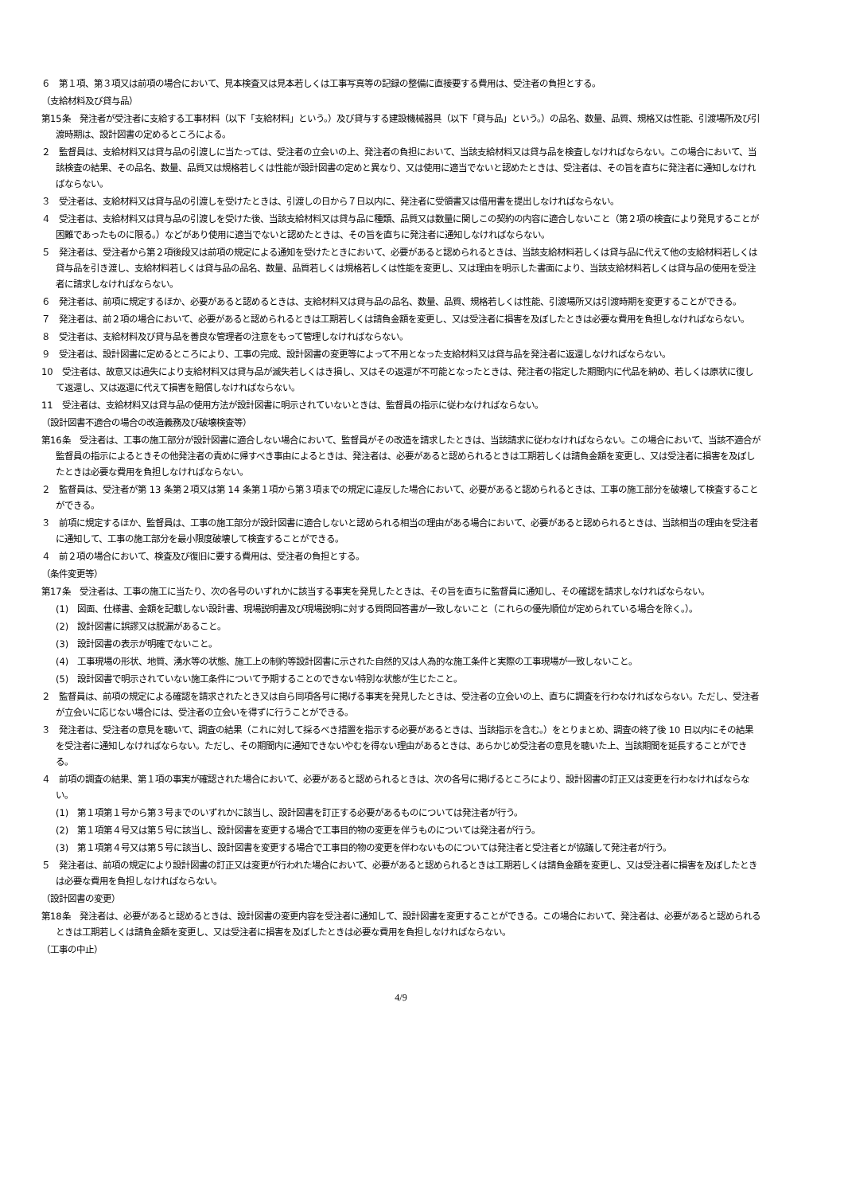６　第１項、第３項又は前項の場合において、見本検査又は見本若しくは工事写真等の記録の整備に直接要する費用は、受注者の負担とする。
（支給材料及び貸与品）
第15条　発注者が受注者に支給する工事材料（以下「支給材料」という。）及び貸与する建設機械器具（以下「貸与品」という。）の品名、数量、品質、規格又は性能、引渡場所及び引渡時期は、設計図書の定めるところによる。
２　監督員は、支給材料又は貸与品の引渡しに当たっては、受注者の立会いの上、発注者の負担において、当該支給材料又は貸与品を検査しなければならない。この場合において、当該検査の結果、その品名、数量、品質又は規格若しくは性能が設計図書の定めと異なり、又は使用に適当でないと認めたときは、受注者は、その旨を直ちに発注者に通知しなければならない。
３　受注者は、支給材料又は貸与品の引渡しを受けたときは、引渡しの日から７日以内に、発注者に受領書又は借用書を提出しなければならない。
４　受注者は、支給材料又は貸与品の引渡しを受けた後、当該支給材料又は貸与品に種類、品質又は数量に関しこの契約の内容に適合しないこと（第２項の検査により発見することが困難であったものに限る。）などがあり使用に適当でないと認めたときは、その旨を直ちに発注者に通知しなければならない。
５　発注者は、受注者から第２項後段又は前項の規定による通知を受けたときにおいて、必要があると認められるときは、当該支給材料若しくは貸与品に代えて他の支給材料若しくは貸与品を引き渡し、支給材料若しくは貸与品の品名、数量、品質若しくは規格若しくは性能を変更し、又は理由を明示した書面により、当該支給材料若しくは貸与品の使用を受注者に請求しなければならない。
６　発注者は、前項に規定するほか、必要があると認めるときは、支給材料又は貸与品の品名、数量、品質、規格若しくは性能、引渡場所又は引渡時期を変更することができる。
７　発注者は、前２項の場合において、必要があると認められるときは工期若しくは請負金額を変更し、又は受注者に損害を及ぼしたときは必要な費用を負担しなければならない。
８　受注者は、支給材料及び貸与品を善良な管理者の注意をもって管理しなければならない。
９　受注者は、設計図書に定めるところにより、工事の完成、設計図書の変更等によって不用となった支給材料又は貸与品を発注者に返還しなければならない。
10　受注者は、故意又は過失により支給材料又は貸与品が滅失若しくはき損し、又はその返還が不可能となったときは、発注者の指定した期間内に代品を納め、若しくは原状に復して返還し、又は返還に代えて損害を賠償しなければならない。
11　受注者は、支給材料又は貸与品の使用方法が設計図書に明示されていないときは、監督員の指示に従わなければならない。
（設計図書不適合の場合の改造義務及び破壊検査等）
第16条　受注者は、工事の施工部分が設計図書に適合しない場合において、監督員がその改造を請求したときは、当該請求に従わなければならない。この場合において、当該不適合が監督員の指示によるときその他発注者の責めに帰すべき事由によるときは、発注者は、必要があると認められるときは工期若しくは請負金額を変更し、又は受注者に損害を及ぼしたときは必要な費用を負担しなければならない。
２　監督員は、受注者が第 13 条第２項又は第 14 条第１項から第３項までの規定に違反した場合において、必要があると認められるときは、工事の施工部分を破壊して検査することができる。
３　前項に規定するほか、監督員は、工事の施工部分が設計図書に適合しないと認められる相当の理由がある場合において、必要があると認められるときは、当該相当の理由を受注者に通知して、工事の施工部分を最小限度破壊して検査することができる。
４　前２項の場合において、検査及び復旧に要する費用は、受注者の負担とする。
（条件変更等）
第17条　受注者は、工事の施工に当たり、次の各号のいずれかに該当する事実を発見したときは、その旨を直ちに監督員に通知し、その確認を請求しなければならない。
(1)　図面、仕様書、金額を記載しない設計書、現場説明書及び現場説明に対する質問回答書が一致しないこと（これらの優先順位が定められている場合を除く。）。
(2)　設計図書に誤謬又は脱漏があること。
(3)　設計図書の表示が明確でないこと。
(4)　工事現場の形状、地質、湧水等の状態、施工上の制約等設計図書に示された自然的又は人為的な施工条件と実際の工事現場が一致しないこと。
(5)　設計図書で明示されていない施工条件について予期することのできない特別な状態が生じたこと。
２　監督員は、前項の規定による確認を請求されたとき又は自ら同項各号に掲げる事実を発見したときは、受注者の立会いの上、直ちに調査を行わなければならない。ただし、受注者が立会いに応じない場合には、受注者の立会いを得ずに行うことができる。
３　発注者は、受注者の意見を聴いて、調査の結果（これに対して採るべき措置を指示する必要があるときは、当該指示を含む。）をとりまとめ、調査の終了後 10 日以内にその結果を受注者に通知しなければならない。ただし、その期間内に通知できないやむを得ない理由があるときは、あらかじめ受注者の意見を聴いた上、当該期間を延長することができる。
４　前項の調査の結果、第１項の事実が確認された場合において、必要があると認められるときは、次の各号に掲げるところにより、設計図書の訂正又は変更を行わなければならない。
(1)　第１項第１号から第３号までのいずれかに該当し、設計図書を訂正する必要があるものについては発注者が行う。
(2)　第１項第４号又は第５号に該当し、設計図書を変更する場合で工事目的物の変更を伴うものについては発注者が行う。
(3)　第１項第４号又は第５号に該当し、設計図書を変更する場合で工事目的物の変更を伴わないものについては発注者と受注者とが協議して発注者が行う。
５　発注者は、前項の規定により設計図書の訂正又は変更が行われた場合において、必要があると認められるときは工期若しくは請負金額を変更し、又は受注者に損害を及ぼしたときは必要な費用を負担しなければならない。
（設計図書の変更）
第18条　発注者は、必要があると認めるときは、設計図書の変更内容を受注者に通知して、設計図書を変更することができる。この場合において、発注者は、必要があると認められるときは工期若しくは請負金額を変更し、又は受注者に損害を及ぼしたときは必要な費用を負担しなければならない。
（工事の中止）
4/9